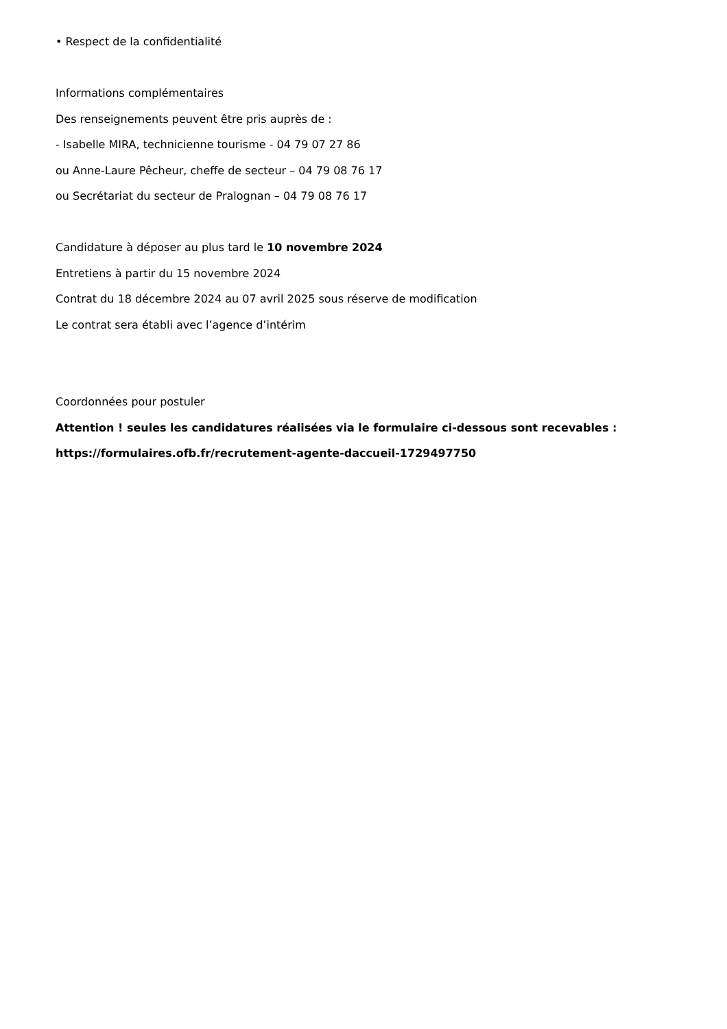• Respect de la confidentialité
Informations complémentaires
Des renseignements peuvent être pris auprès de :
- Isabelle MIRA, technicienne tourisme - 04 79 07 27 86
ou Anne-Laure Pêcheur, cheffe de secteur – 04 79 08 76 17
ou Secrétariat du secteur de Pralognan – 04 79 08 76 17
Candidature à déposer au plus tard le 10 novembre 2024
Entretiens à partir du 15 novembre 2024
Contrat du 18 décembre 2024 au 07 avril 2025 sous réserve de modification
Le contrat sera établi avec l’agence d’intérim
Coordonnées pour postuler
Attention ! seules les candidatures réalisées via le formulaire ci-dessous sont recevables :
https://formulaires.ofb.fr/recrutement-agente-daccueil-1729497750